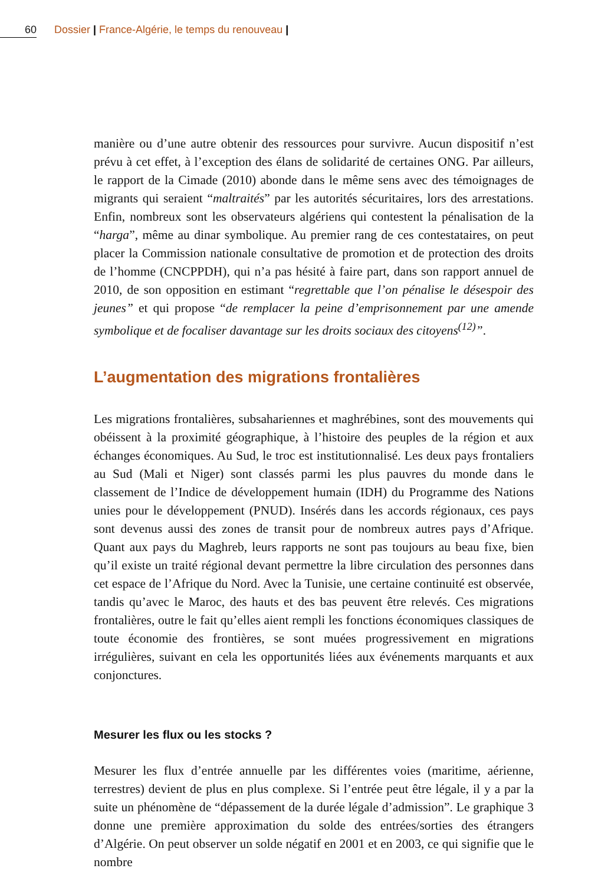60 Dossier | France-Algérie, le temps du renouveau |
manière ou d’une autre obtenir des ressources pour survivre. Aucun dispositif n’est prévu à cet effet, à l’exception des élans de solidarité de certaines ONG. Par ailleurs, le rapport de la Cimade (2010) abonde dans le même sens avec des témoignages de migrants qui seraient “maltraités” par les autorités sécuritaires, lors des arrestations. Enfin, nombreux sont les observateurs algériens qui contestent la pénalisation de la “harga”, même au dinar symbolique. Au premier rang de ces contestataires, on peut placer la Commission nationale consultative de promotion et de protection des droits de l’homme (CNCPPDH), qui n’a pas hésité à faire part, dans son rapport annuel de 2010, de son opposition en estimant “regrettable que l’on pénalise le désespoir des jeunes” et qui propose “de remplacer la peine d’emprisonnement par une amende symbolique et de focaliser davantage sur les droits sociaux des citoyens<sup>(12)</sup>”.
L’augmentation des migrations frontalières
Les migrations frontalières, subsahariennes et maghrébines, sont des mouvements qui obéissent à la proximité géographique, à l’histoire des peuples de la région et aux échanges économiques. Au Sud, le troc est institutionnalisé. Les deux pays frontaliers au Sud (Mali et Niger) sont classés parmi les plus pauvres du monde dans le classement de l’Indice de développement humain (IDH) du Programme des Nations unies pour le développement (PNUD). Insérés dans les accords régionaux, ces pays sont devenus aussi des zones de transit pour de nombreux autres pays d’Afrique. Quant aux pays du Maghreb, leurs rapports ne sont pas toujours au beau fixe, bien qu’il existe un traité régional devant permettre la libre circulation des personnes dans cet espace de l’Afrique du Nord. Avec la Tunisie, une certaine continuité est observée, tandis qu’avec le Maroc, des hauts et des bas peuvent être relevés. Ces migrations frontalières, outre le fait qu’elles aient rempli les fonctions économiques classiques de toute économie des frontières, se sont muées progressivement en migrations irrégulières, suivant en cela les opportunités liées aux événements marquants et aux conjonctures.
Mesurer les flux ou les stocks ?
Mesurer les flux d’entrée annuelle par les différentes voies (maritime, aérienne, terrestres) devient de plus en plus complexe. Si l’entrée peut être légale, il y a par la suite un phénomène de “dépassement de la durée légale d’admission”. Le graphique 3 donne une première approximation du solde des entrées/sorties des étrangers d’Algérie. On peut observer un solde négatif en 2001 et en 2003, ce qui signifie que le nombre